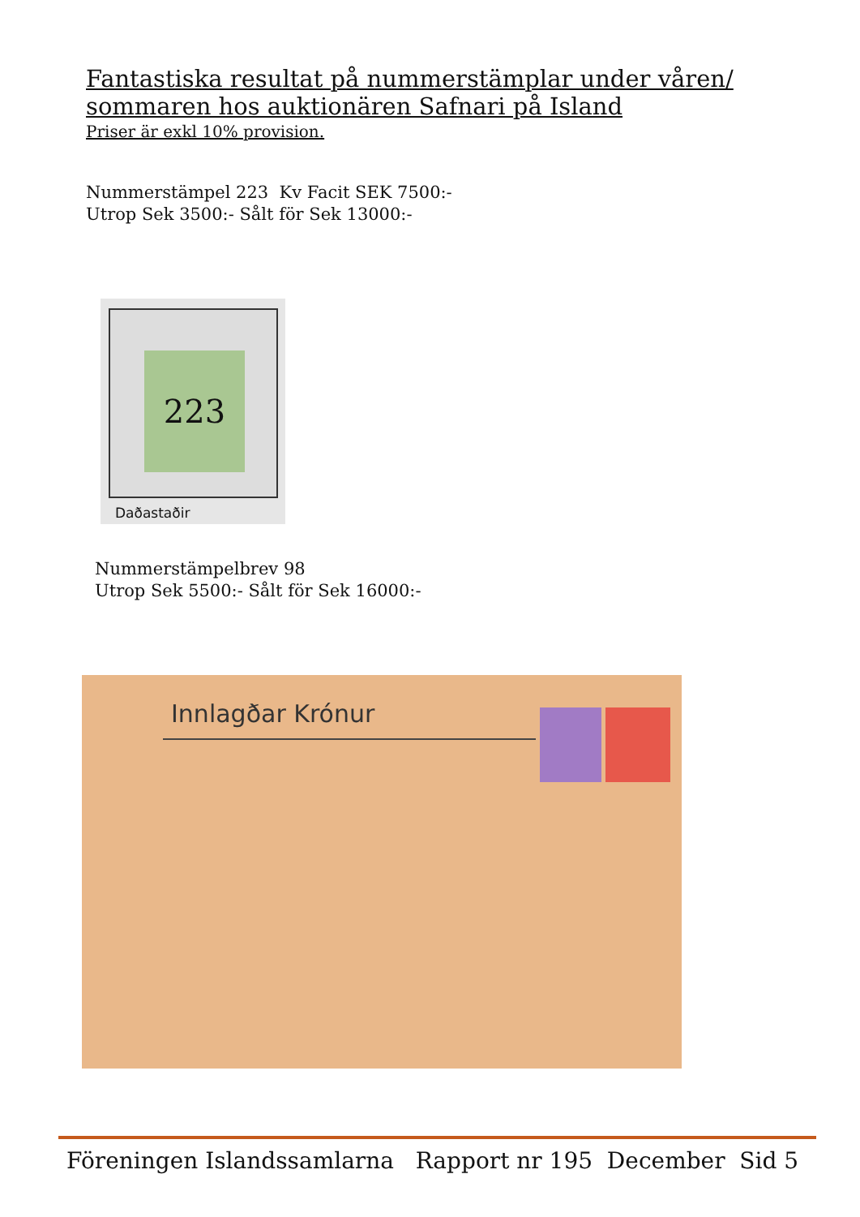Fantastiska resultat på nummerstämplar under våren/
sommaren hos auktionären Safnari på Island
Priser är exkl 10% provision.
Nummerstämpel 223 Kv Facit SEK 7500:-
Utrop Sek 3500:- Sålt för Sek 13000:-
223
Daðastaðir
Nummerstämpelbrev 98
Utrop Sek 5500:- Sålt för Sek 16000:-
Innlagðar Krónur
Föreningen Islandssamlarna Rapport nr 195 December Sid 5